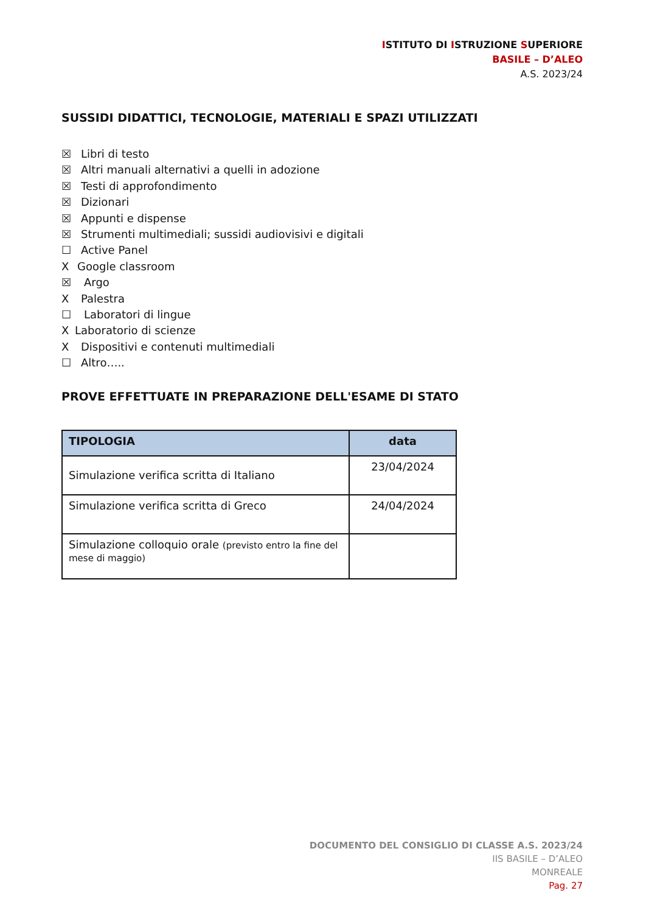ISTITUTO DI ISTRUZIONE SUPERIORE
BASILE – D’ALEO
A.S. 2023/24
SUSSIDI DIDATTICI, TECNOLOGIE, MATERIALI E SPAZI UTILIZZATI
☒ Libri di testo
☒ Altri manuali alternativi a quelli in adozione
☒ Testi di approfondimento
☒ Dizionari
☒ Appunti e dispense
☒ Strumenti multimediali; sussidi audiovisivi e digitali
☐ Active Panel
X Google classroom
☒ Argo
X Palestra
☐ Laboratori di lingue
X Laboratorio di scienze
X Dispositivi e contenuti multimediali
☐ Altro…..
PROVE EFFETTUATE IN PREPARAZIONE DELL'ESAME DI STATO
| TIPOLOGIA | data |
| --- | --- |
| Simulazione verifica scritta di Italiano | 23/04/2024 |
| Simulazione verifica scritta di Greco | 24/04/2024 |
| Simulazione colloquio orale (previsto entro la fine del mese di maggio) | |
DOCUMENTO DEL CONSIGLIO DI CLASSE A.S. 2023/24
IIS BASILE – D’ALEO
MONREALE
Pag. 27